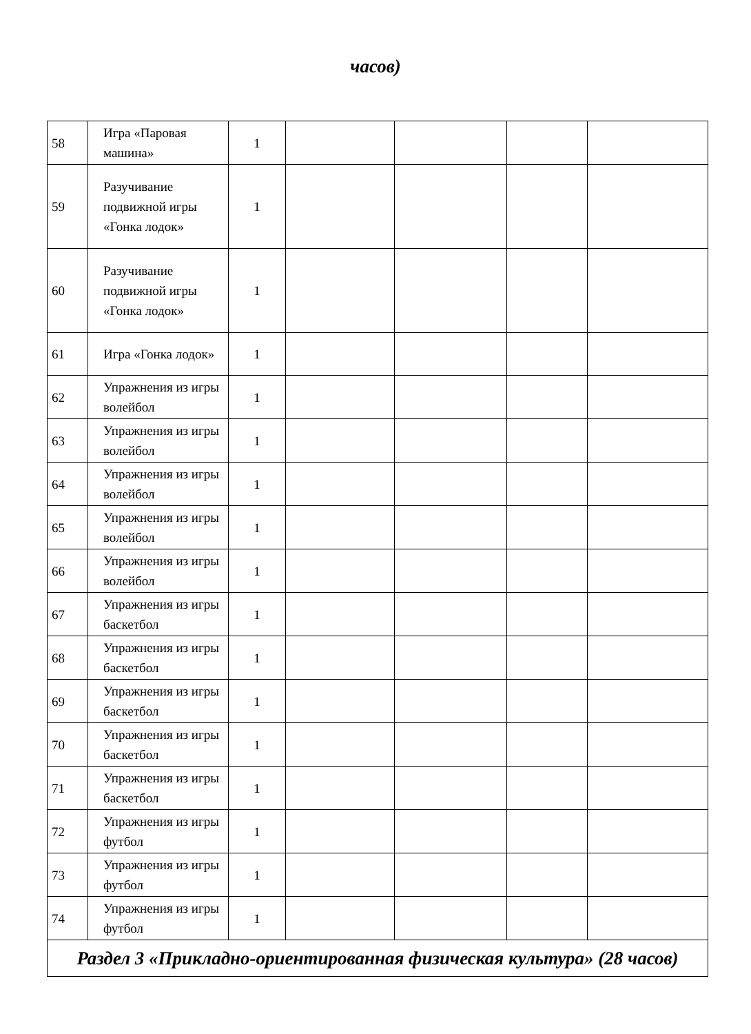часов)
| 58 | Игра «Паровая машина» | 1 | | | | |
| 59 | Разучивание подвижной игры «Гонка лодок» | 1 | | | | |
| 60 | Разучивание подвижной игры «Гонка лодок» | 1 | | | | |
| 61 | Игра «Гонка лодок» | 1 | | | | |
| 62 | Упражнения из игры волейбол | 1 | | | | |
| 63 | Упражнения из игры волейбол | 1 | | | | |
| 64 | Упражнения из игры волейбол | 1 | | | | |
| 65 | Упражнения из игры волейбол | 1 | | | | |
| 66 | Упражнения из игры волейбол | 1 | | | | |
| 67 | Упражнения из игры баскетбол | 1 | | | | |
| 68 | Упражнения из игры баскетбол | 1 | | | | |
| 69 | Упражнения из игры баскетбол | 1 | | | | |
| 70 | Упражнения из игры баскетбол | 1 | | | | |
| 71 | Упражнения из игры баскетбол | 1 | | | | |
| 72 | Упражнения из игры футбол | 1 | | | | |
| 73 | Упражнения из игры футбол | 1 | | | | |
| 74 | Упражнения из игры футбол | 1 | | | | |
| Раздел 3 «Прикладно-ориентированная физическая культура» (28 часов) | | | | | | |